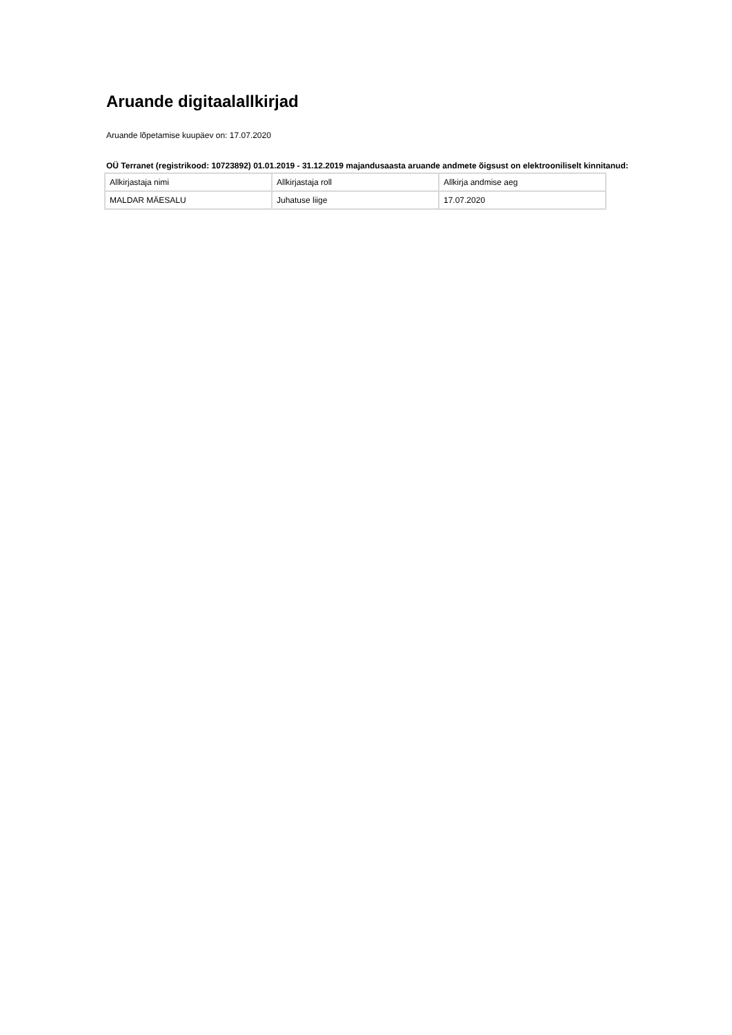Aruande digitaalallkirjad
Aruande lõpetamise kuupäev on: 17.07.2020
OÜ Terranet (registrikood: 10723892) 01.01.2019 - 31.12.2019 majandusaasta aruande andmete õigsust on elektrooniliselt kinnitanud:
| Allkirjastaja nimi | Allkirjastaja roll | Allkirja andmise aeg |
| MALDAR MÄESALU | Juhatuse liige | 17.07.2020 |